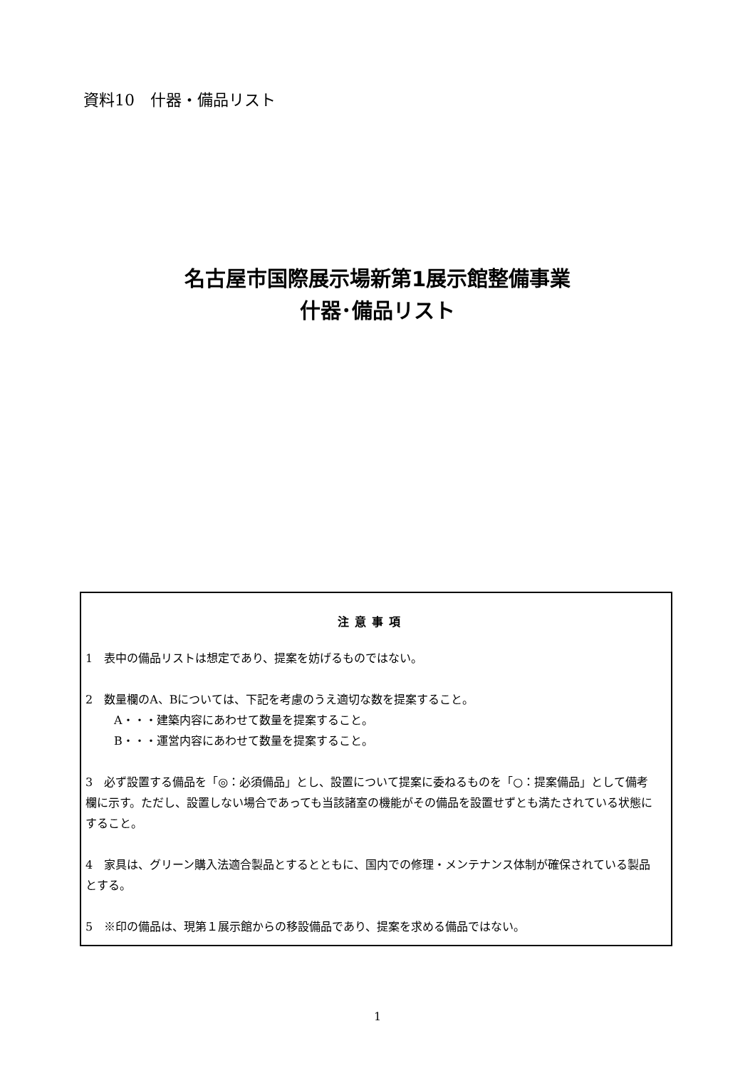資料10　什器・備品リスト
名古屋市国際展示場新第1展示館整備事業
什器･備品リスト
注意事項
1　表中の備品リストは想定であり、提案を妨げるものではない。
2　数量欄のA、Bについては、下記を考慮のうえ適切な数を提案すること。
　A・・・建築内容にあわせて数量を提案すること。
　B・・・運営内容にあわせて数量を提案すること。
3　必ず設置する備品を「◎：必須備品」とし、設置について提案に委ねるものを「○：提案備品」として備考欄に示す。ただし、設置しない場合であっても当該諸室の機能がその備品を設置せずとも満たされている状態にすること。
4　家具は、グリーン購入法適合製品とするとともに、国内での修理・メンテナンス体制が確保されている製品とする。
5　※印の備品は、現第１展示館からの移設備品であり、提案を求める備品ではない。
1